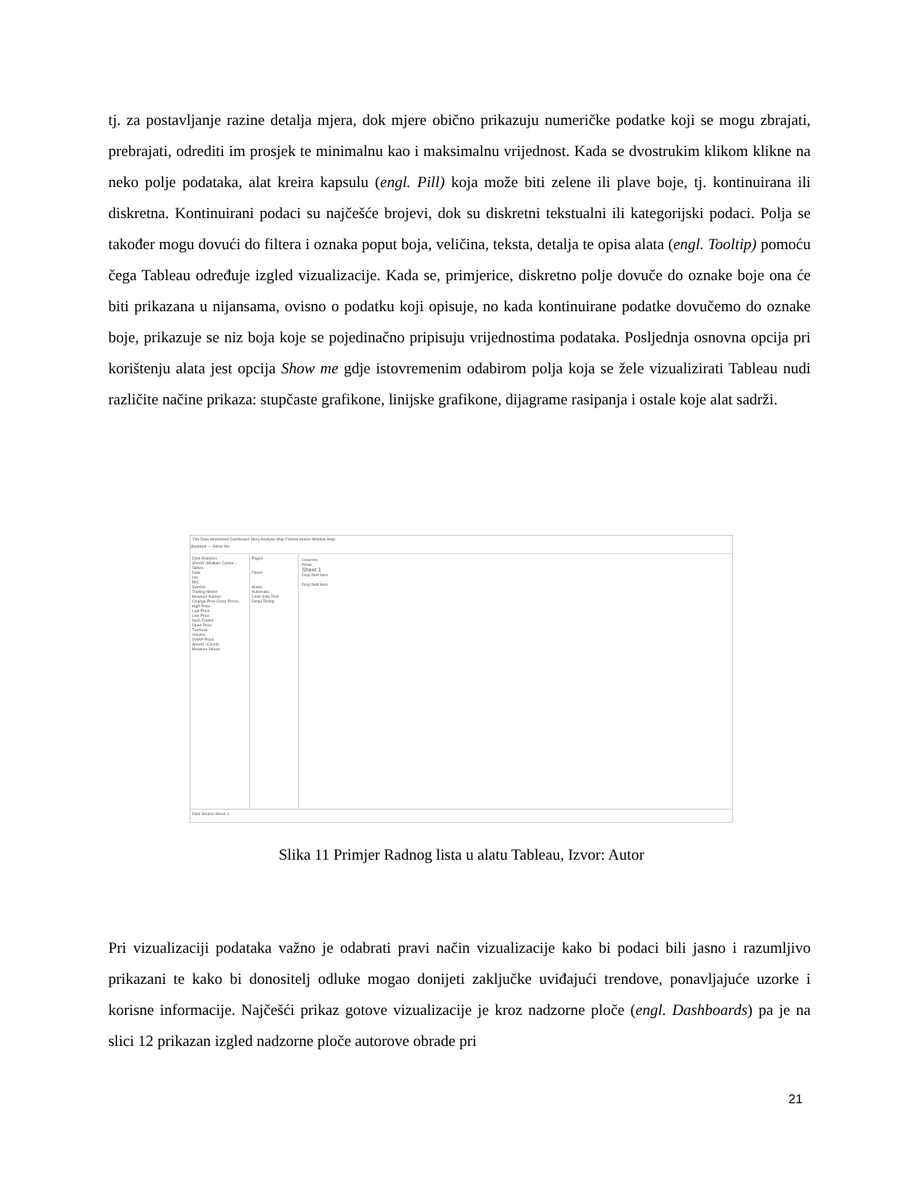tj. za postavljanje razine detalja mjera, dok mjere obično prikazuju numeričke podatke koji se mogu zbrajati, prebrajati, odrediti im prosjek te minimalnu kao i maksimalnu vrijednost. Kada se dvostrukim klikom klikne na neko polje podataka, alat kreira kapsulu (engl. Pill) koja može biti zelene ili plave boje, tj. kontinuirana ili diskretna. Kontinuirani podaci su najčešće brojevi, dok su diskretni tekstualni ili kategorijski podaci. Polja se također mogu dovući do filtera i oznaka poput boja, veličina, teksta, detalja te opisa alata (engl. Tooltip) pomoću čega Tableau određuje izgled vizualizacije. Kada se, primjerice, diskretno polje dovuče do oznake boje ona će biti prikazana u nijansama, ovisno o podatku koji opisuje, no kada kontinuirane podatke dovučemo do oznake boje, prikazuje se niz boja koje se pojedinačno pripisuju vrijednostima podataka. Posljednja osnovna opcija pri korištenju alata jest opcija Show me gdje istovremenim odabirom polja koja se žele vizualizirati Tableau nudi različite načine prikaza: stupčaste grafikone, linijske grafikone, dijagrame rasipanja i ostale koje alat sadrži.
File Data Worksheet Dashboard Story Analysis Map Format Server Window Help
Standard — Show Me
Data Analytics
Sheet1 (Multiple Conne...
Tables
Date
Isin
MIC
Symbol
Trading Model
Measure Names
Change Prev Close Perce..
High Price
Last Price
Low Price
Num Trades
Open Price
Turnover
Volume
VWAP Price
Sheet1 (Count)
Measure Values
Pages
Filters
Marks
Automatic
Color Size Text
Detail Tooltip
Columns
Rows
Sheet 1
Drop field here
Drop field here
Data Source Sheet 1
Slika 11 Primjer Radnog lista u alatu Tableau, Izvor: Autor
Pri vizualizaciji podataka važno je odabrati pravi način vizualizacije kako bi podaci bili jasno i razumljivo prikazani te kako bi donositelj odluke mogao donijeti zaključke uviđajući trendove, ponavljajuće uzorke i korisne informacije. Najčešći prikaz gotove vizualizacije je kroz nadzorne ploče (engl. Dashboards) pa je na slici 12 prikazan izgled nadzorne ploče autorove obrade pri
21